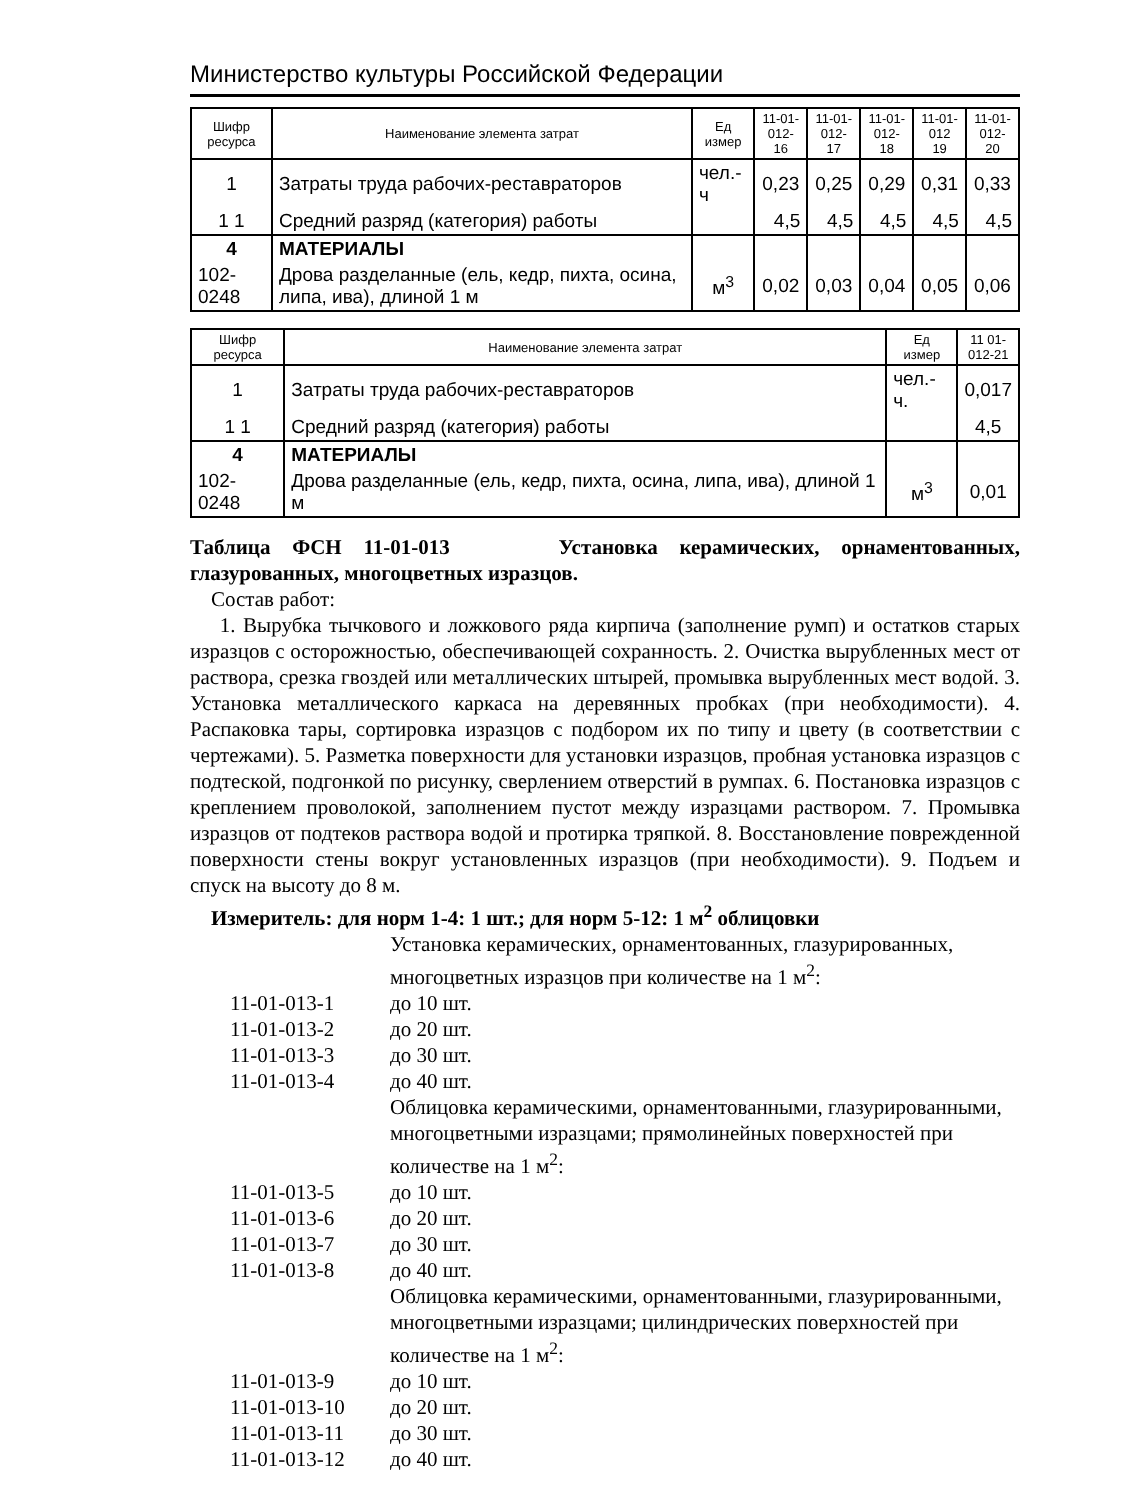Министерство культуры Российской Федерации
| Шифр ресурса | Наименование элемента затрат | Ед измер | 11-01- 012-16 | 11-01- 012-17 | 11-01- 012-18 | 11-01- 012 19 | 11-01- 012-20 |
| --- | --- | --- | --- | --- | --- | --- | --- |
| 1 | Затраты труда рабочих-реставраторов | чел.-ч | 0,23 | 0,25 | 0,29 | 0,31 | 0,33 |
| 1 1 | Средний разряд (категория) работы | | 4,5 | 4,5 | 4,5 | 4,5 | 4,5 |
| 4 | МАТЕРИАЛЫ | | | | | | |
| 102-0248 | Дрова разделанные (ель, кедр, пихта, осина, липа, ива), длиной 1 м | м<sup>3</sup> | 0,02 | 0,03 | 0,04 | 0,05 | 0,06 |
| Шифр ресурса | Наименование элемента затрат | Ед измер | 11 01- 012-21 |
| --- | --- | --- | --- |
| 1 | Затраты труда рабочих-реставраторов | чел.-ч. | 0,017 |
| 1 1 | Средний разряд (категория) работы | | 4,5 |
| 4 | МАТЕРИАЛЫ | | |
| 102-0248 | Дрова разделанные (ель, кедр, пихта, осина, липа, ива), длиной 1 м | м<sup>3</sup> | 0,01 |
Таблица ФСН 11-01-013 Установка керамических, орнаментованных, глазурованных, многоцветных изразцов.
Состав работ:
1. Вырубка тычкового и ложкового ряда кирпича (заполнение румп) и остатков старых изразцов с осторожностью, обеспечивающей сохранность. 2. Очистка вырубленных мест от раствора, срезка гвоздей или металлических штырей, промывка вырубленных мест водой. 3. Установка металлического каркаса на деревянных пробках (при необходимости). 4. Распаковка тары, сортировка изразцов с подбором их по типу и цвету (в соответствии с чертежами). 5. Разметка поверхности для установки изразцов, пробная установка изразцов с подтеской, подгонкой по рисунку, сверлением отверстий в румпах. 6. Постановка изразцов с креплением проволокой, заполнением пустот между изразцами раствором. 7. Промывка изразцов от подтеков раствора водой и протирка тряпкой. 8. Восстановление поврежденной поверхности стены вокруг установленных изразцов (при необходимости). 9. Подъем и спуск на высоту до 8 м.
Измеритель: для норм 1-4: 1 шт.; для норм 5-12: 1 м<sup>2</sup> облицовки
Установка керамических, орнаментованных, глазурированных, многоцветных изразцов при количестве на 1 м<sup>2</sup>:
11-01-013-1
до 10 шт.
11-01-013-2
до 20 шт.
11-01-013-3
до 30 шт.
11-01-013-4
до 40 шт.
Облицовка керамическими, орнаментованными, глазурированными, многоцветными изразцами; прямолинейных поверхностей при количестве на 1 м<sup>2</sup>:
11-01-013-5
до 10 шт.
11-01-013-6
до 20 шт.
11-01-013-7
до 30 шт.
11-01-013-8
до 40 шт.
Облицовка керамическими, орнаментованными, глазурированными, многоцветными изразцами; цилиндрических поверхностей при количестве на 1 м<sup>2</sup>:
11-01-013-9
до 10 шт.
11-01-013-10
до 20 шт.
11-01-013-11
до 30 шт.
11-01-013-12
до 40 шт.